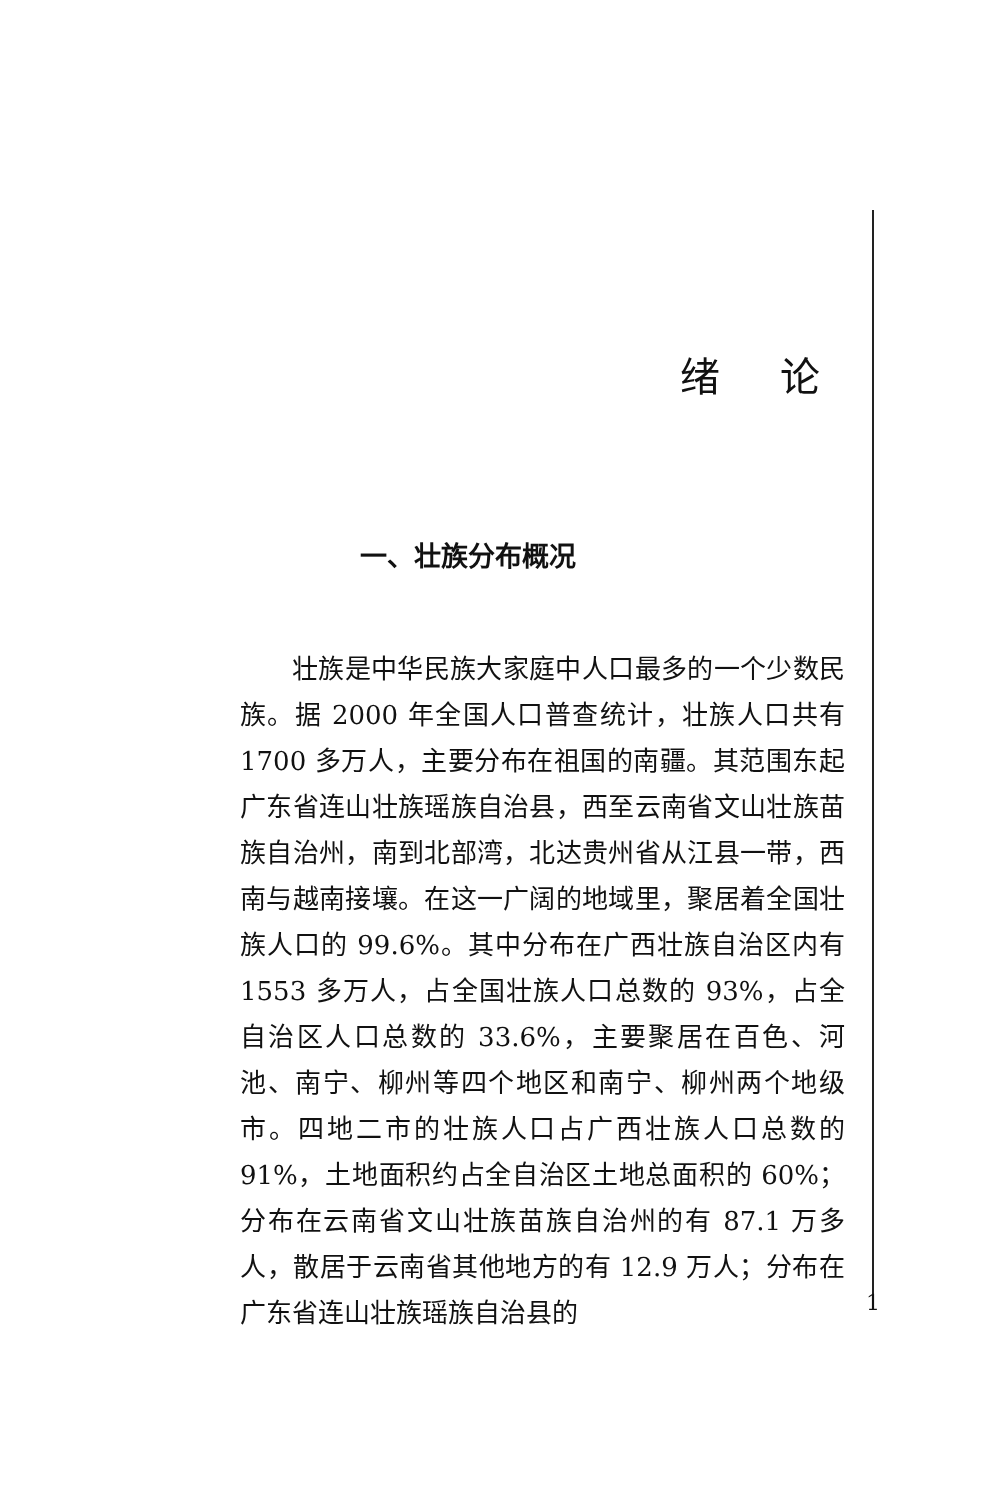绪论
一、壮族分布概况
壮族是中华民族大家庭中人口最多的一个少数民族。据 2000 年全国人口普查统计，壮族人口共有 1700 多万人，主要分布在祖国的南疆。其范围东起广东省连山壮族瑶族自治县，西至云南省文山壮族苗族自治州，南到北部湾，北达贵州省从江县一带，西南与越南接壤。在这一广阔的地域里，聚居着全国壮族人口的 99.6%。其中分布在广西壮族自治区内有 1553 多万人，占全国壮族人口总数的 93%，占全自治区人口总数的 33.6%，主要聚居在百色、河池、南宁、柳州等四个地区和南宁、柳州两个地级市。四地二市的壮族人口占广西壮族人口总数的 91%，土地面积约占全自治区土地总面积的 60%；分布在云南省文山壮族苗族自治州的有 87.1 万多人，散居于云南省其他地方的有 12.9 万人；分布在广东省连山壮族瑶族自治县的
1